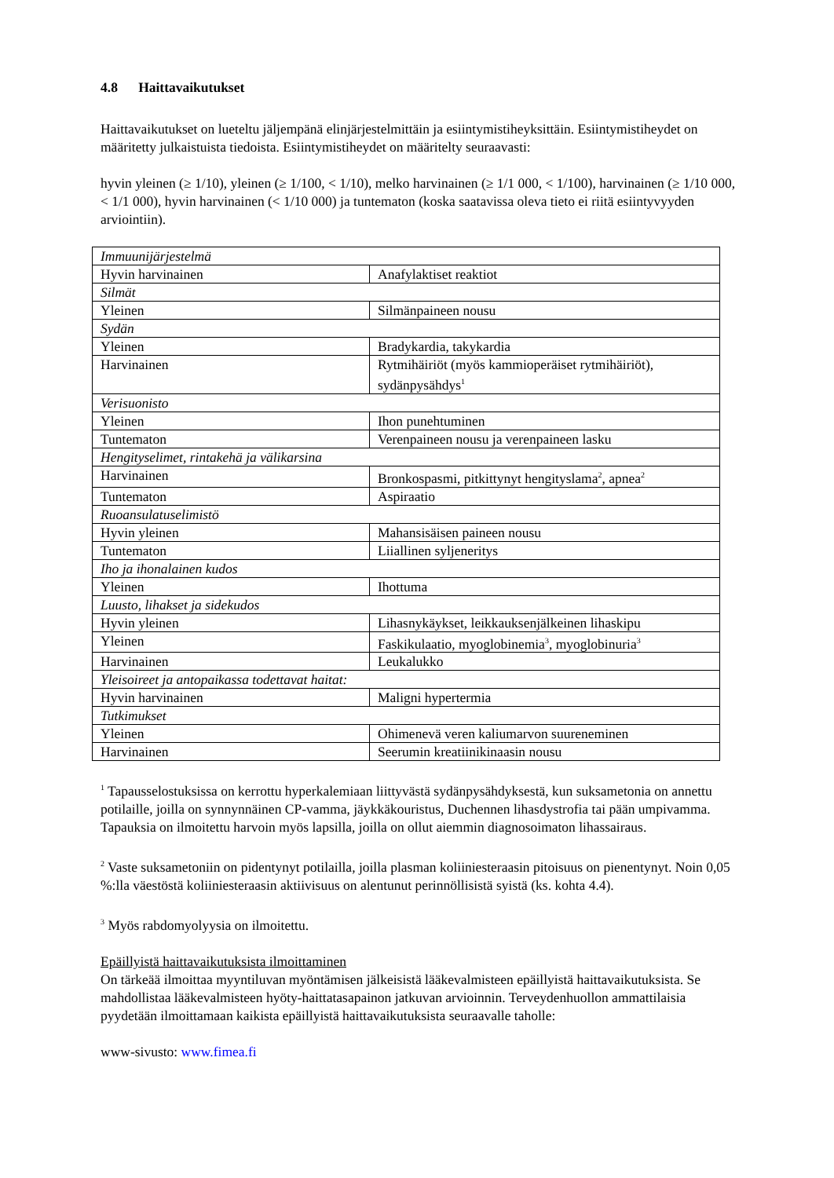4.8 Haittavaikutukset
Haittavaikutukset on lueteltu jäljempänä elinjärjestelmittäin ja esiintymistiheyksittäin. Esiintymistiheydet on määritetty julkaistuista tiedoista. Esiintymistiheydet on määritelty seuraavasti:
hyvin yleinen (≥ 1/10), yleinen (≥ 1/100, < 1/10), melko harvinainen (≥ 1/1 000, < 1/100), harvinainen (≥ 1/10 000, < 1/1 000), hyvin harvinainen (< 1/10 000) ja tuntematon (koska saatavissa oleva tieto ei riitä esiintyvyyden arviointiin).
| Immuunijärjestelmä | |
| Hyvin harvinainen | Anafylaktiset reaktiot |
| Silmät | |
| Yleinen | Silmänpaineen nousu |
| Sydän | |
| Yleinen | Bradykardia, takykardia |
| Harvinainen | Rytmihäiriöt (myös kammioperäiset rytmihäiriöt), sydänpysähdys<sup>1</sup> |
| Verisuonisto | |
| Yleinen | Ihon punehtuminen |
| Tuntematon | Verenpaineen nousu ja verenpaineen lasku |
| Hengityselimet, rintakehä ja välikarsina | |
| Harvinainen | Bronkospasmi, pitkittynyt hengityslama<sup>2</sup>, apnea<sup>2</sup> |
| Tuntematon | Aspiraatio |
| Ruoansulatuselimistö | |
| Hyvin yleinen | Mahansisäisen paineen nousu |
| Tuntematon | Liiallinen syljeneritys |
| Iho ja ihonalainen kudos | |
| Yleinen | Ihottuma |
| Luusto, lihakset ja sidekudos | |
| Hyvin yleinen | Lihasnykäykset, leikkauksenjälkeinen lihaskipu |
| Yleinen | Faskikulaatio, myoglobinemia<sup>3</sup>, myoglobinuria<sup>3</sup> |
| Harvinainen | Leukalukko |
| Yleisoireet ja antopaikassa todettavat haitat: | |
| Hyvin harvinainen | Maligni hypertermia |
| Tutkimukset | |
| Yleinen | Ohimenevä veren kaliumarvon suureneminen |
| Harvinainen | Seerumin kreatiinikinaasin nousu |
<sup>1</sup> Tapausselostuksissa on kerrottu hyperkalemiaan liittyvästä sydänpysähdyksestä, kun suksametonia on annettu potilaille, joilla on synnynnäinen CP-vamma, jäykkäkouristus, Duchennen lihasdystrofia tai pään umpivamma. Tapauksia on ilmoitettu harvoin myös lapsilla, joilla on ollut aiemmin diagnosoimaton lihassairaus.
<sup>2</sup> Vaste suksametoniin on pidentynyt potilailla, joilla plasman koliiniesteraasin pitoisuus on pienentynyt. Noin 0,05 %:lla väestöstä koliiniesteraasin aktiivisuus on alentunut perinnöllisistä syistä (ks. kohta 4.4).
<sup>3</sup> Myös rabdomyolyysia on ilmoitettu.
Epäillyistä haittavaikutuksista ilmoittaminen
On tärkeää ilmoittaa myyntiluvan myöntämisen jälkeisistä lääkevalmisteen epäillyistä haittavaikutuksista. Se mahdollistaa lääkevalmisteen hyöty-haittatasapainon jatkuvan arvioinnin. Terveydenhuollon ammattilaisia pyydetään ilmoittamaan kaikista epäillyistä haittavaikutuksista seuraavalle taholle:
www-sivusto: www.fimea.fi